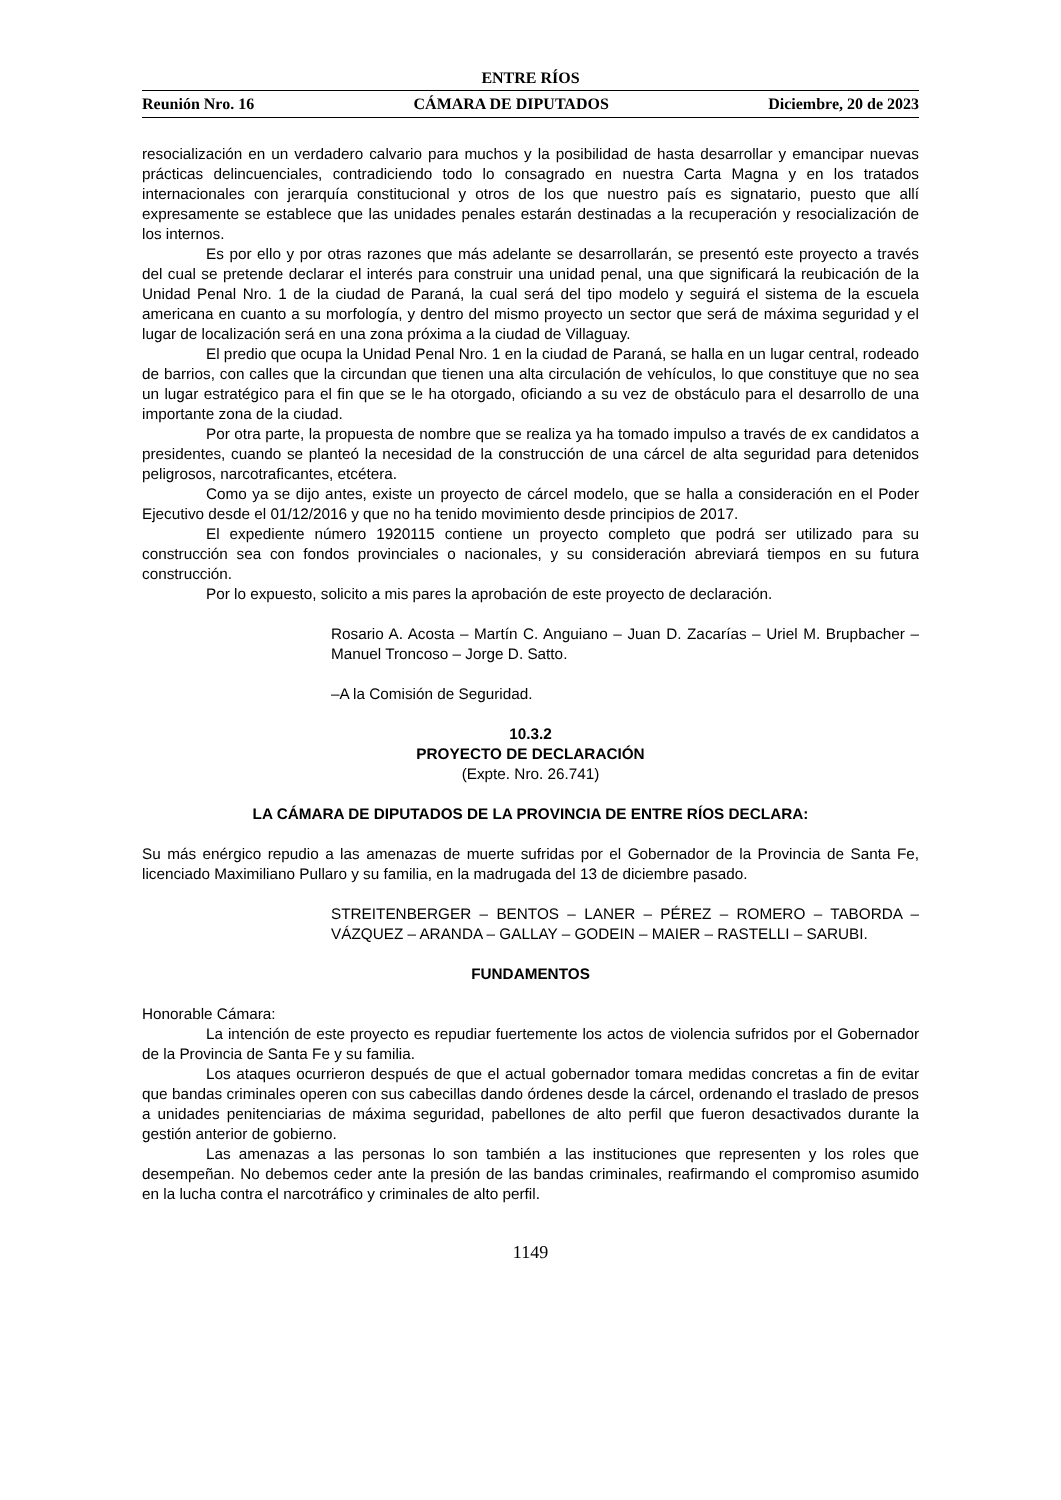ENTRE RÍOS
Reunión Nro. 16 CÁMARA DE DIPUTADOS Diciembre, 20 de 2023
resocialización en un verdadero calvario para muchos y la posibilidad de hasta desarrollar y emancipar nuevas prácticas delincuenciales, contradiciendo todo lo consagrado en nuestra Carta Magna y en los tratados internacionales con jerarquía constitucional y otros de los que nuestro país es signatario, puesto que allí expresamente se establece que las unidades penales estarán destinadas a la recuperación y resocialización de los internos.
Es por ello y por otras razones que más adelante se desarrollarán, se presentó este proyecto a través del cual se pretende declarar el interés para construir una unidad penal, una que significará la reubicación de la Unidad Penal Nro. 1 de la ciudad de Paraná, la cual será del tipo modelo y seguirá el sistema de la escuela americana en cuanto a su morfología, y dentro del mismo proyecto un sector que será de máxima seguridad y el lugar de localización será en una zona próxima a la ciudad de Villaguay.
El predio que ocupa la Unidad Penal Nro. 1 en la ciudad de Paraná, se halla en un lugar central, rodeado de barrios, con calles que la circundan que tienen una alta circulación de vehículos, lo que constituye que no sea un lugar estratégico para el fin que se le ha otorgado, oficiando a su vez de obstáculo para el desarrollo de una importante zona de la ciudad.
Por otra parte, la propuesta de nombre que se realiza ya ha tomado impulso a través de ex candidatos a presidentes, cuando se planteó la necesidad de la construcción de una cárcel de alta seguridad para detenidos peligrosos, narcotraficantes, etcétera.
Como ya se dijo antes, existe un proyecto de cárcel modelo, que se halla a consideración en el Poder Ejecutivo desde el 01/12/2016 y que no ha tenido movimiento desde principios de 2017.
El expediente número 1920115 contiene un proyecto completo que podrá ser utilizado para su construcción sea con fondos provinciales o nacionales, y su consideración abreviará tiempos en su futura construcción.
Por lo expuesto, solicito a mis pares la aprobación de este proyecto de declaración.
Rosario A. Acosta – Martín C. Anguiano – Juan D. Zacarías – Uriel M. Brupbacher – Manuel Troncoso – Jorge D. Satto.
–A la Comisión de Seguridad.
10.3.2
PROYECTO DE DECLARACIÓN
(Expte. Nro. 26.741)
LA CÁMARA DE DIPUTADOS DE LA PROVINCIA DE ENTRE RÍOS DECLARA:
Su más enérgico repudio a las amenazas de muerte sufridas por el Gobernador de la Provincia de Santa Fe, licenciado Maximiliano Pullaro y su familia, en la madrugada del 13 de diciembre pasado.
STREITENBERGER – BENTOS – LANER – PÉREZ – ROMERO – TABORDA – VÁZQUEZ – ARANDA – GALLAY – GODEIN – MAIER – RASTELLI – SARUBI.
FUNDAMENTOS
Honorable Cámara:
La intención de este proyecto es repudiar fuertemente los actos de violencia sufridos por el Gobernador de la Provincia de Santa Fe y su familia.
Los ataques ocurrieron después de que el actual gobernador tomara medidas concretas a fin de evitar que bandas criminales operen con sus cabecillas dando órdenes desde la cárcel, ordenando el traslado de presos a unidades penitenciarias de máxima seguridad, pabellones de alto perfil que fueron desactivados durante la gestión anterior de gobierno.
Las amenazas a las personas lo son también a las instituciones que representen y los roles que desempeñan. No debemos ceder ante la presión de las bandas criminales, reafirmando el compromiso asumido en la lucha contra el narcotráfico y criminales de alto perfil.
1149